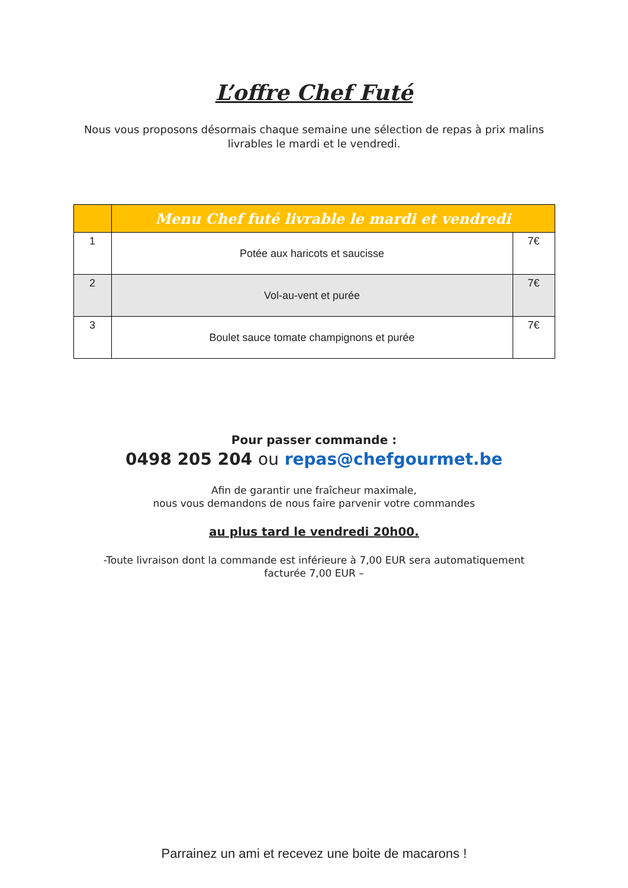L’offre Chef Futé
Nous vous proposons désormais chaque semaine une sélection de repas à prix malins livrables le mardi et le vendredi.
| | Menu Chef futé livrable le mardi et vendredi | |
| --- | --- | --- |
| 1 | Potée aux haricots et saucisse | 7€ |
| 2 | Vol-au-vent et purée | 7€ |
| 3 | Boulet sauce tomate champignons et purée | 7€ |
Pour passer commande :
0498 205 204 ou repas@chefgourmet.be
Afin de garantir une fraîcheur maximale,
nous vous demandons de nous faire parvenir votre commandes
au plus tard le vendredi 20h00.
-Toute livraison dont la commande est inférieure à 7,00 EUR sera automatiquement
facturée 7,00 EUR –
Parrainez un ami et recevez une boite de macarons !